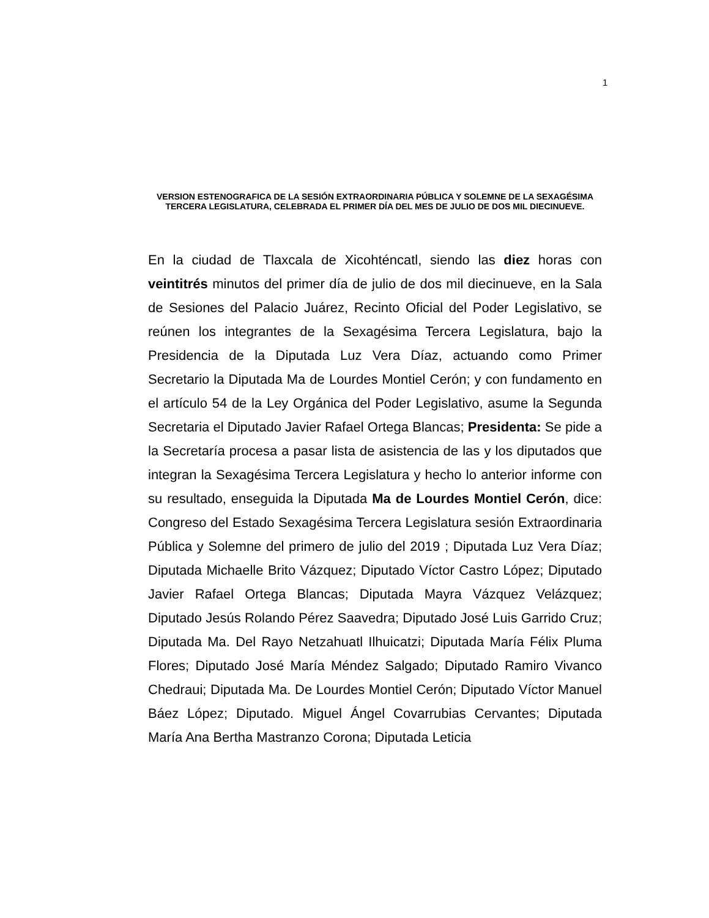1
VERSION ESTENOGRAFICA DE LA SESIÓN EXTRAORDINARIA PÚBLICA Y SOLEMNE DE LA SEXAGÉSIMA TERCERA LEGISLATURA, CELEBRADA EL PRIMER DÍA DEL MES DE JULIO DE DOS MIL DIECINUEVE.
En la ciudad de Tlaxcala de Xicohténcatl, siendo las diez horas con veintitrés minutos del primer día de julio de dos mil diecinueve, en la Sala de Sesiones del Palacio Juárez, Recinto Oficial del Poder Legislativo, se reúnen los integrantes de la Sexagésima Tercera Legislatura, bajo la Presidencia de la Diputada Luz Vera Díaz, actuando como Primer Secretario la Diputada Ma de Lourdes Montiel Cerón; y con fundamento en el artículo 54 de la Ley Orgánica del Poder Legislativo, asume la Segunda Secretaria el Diputado Javier Rafael Ortega Blancas; Presidenta: Se pide a la Secretaría procesa a pasar lista de asistencia de las y los diputados que integran la Sexagésima Tercera Legislatura y hecho lo anterior informe con su resultado, enseguida la Diputada Ma de Lourdes Montiel Cerón, dice: Congreso del Estado Sexagésima Tercera Legislatura sesión Extraordinaria Pública y Solemne del primero de julio del 2019 ; Diputada Luz Vera Díaz; Diputada Michaelle Brito Vázquez; Diputado Víctor Castro López; Diputado Javier Rafael Ortega Blancas; Diputada Mayra Vázquez Velázquez; Diputado Jesús Rolando Pérez Saavedra; Diputado José Luis Garrido Cruz; Diputada Ma. Del Rayo Netzahuatl Ilhuicatzi; Diputada María Félix Pluma Flores; Diputado José María Méndez Salgado; Diputado Ramiro Vivanco Chedraui; Diputada Ma. De Lourdes Montiel Cerón; Diputado Víctor Manuel Báez López; Diputado. Miguel Ángel Covarrubias Cervantes; Diputada María Ana Bertha Mastranzo Corona; Diputada Leticia